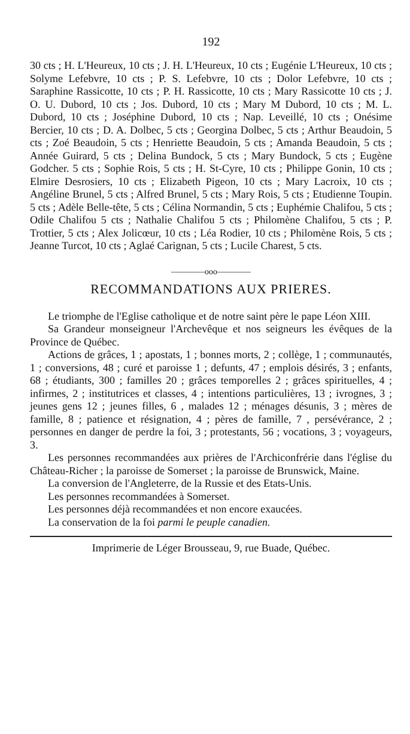192
30 cts ; H. L'Heureux, 10 cts ; J. H. L'Heureux, 10 cts ; Eugénie L'Heureux, 10 cts ; Solyme Lefebvre, 10 cts ; P. S. Lefebvre, 10 cts ; Dolor Lefebvre, 10 cts ; Saraphine Rassicotte, 10 cts ; P. H. Rassicotte, 10 cts ; Mary Rassicotte 10 cts ; J. O. U. Dubord, 10 cts ; Jos. Dubord, 10 cts ; Mary M Dubord, 10 cts ; M. L. Dubord, 10 cts ; Joséphine Dubord, 10 cts ; Nap. Leveillé, 10 cts ; Onésime Bercier, 10 cts ; D. A. Dolbec, 5 cts ; Georgina Dolbec, 5 cts ; Arthur Beaudoin, 5 cts ; Zoé Beaudoin, 5 cts ; Henriette Beaudoin, 5 cts ; Amanda Beaudoin, 5 cts ; Année Guirard, 5 cts ; Delina Bundock, 5 cts ; Mary Bundock, 5 cts ; Eugène Godcher. 5 cts ; Sophie Rois, 5 cts ; H. St-Cyre, 10 cts ; Philippe Gonin, 10 cts ; Elmire Desrosiers, 10 cts ; Elizabeth Pigeon, 10 cts ; Mary Lacroix, 10 cts ; Angéline Brunel, 5 cts ; Alfred Brunel, 5 cts ; Mary Rois, 5 cts ; Etudienne Toupin. 5 cts ; Adèle Belle-tête, 5 cts ; Célina Normandin, 5 cts ; Euphémie Chalifou, 5 cts ; Odile Chalifou 5 cts ; Nathalie Chalifou 5 cts ; Philomène Chalifou, 5 cts ; P. Trottier, 5 cts ; Alex Jolicœur, 10 cts ; Léa Rodier, 10 cts ; Philomène Rois, 5 cts ; Jeanne Turcot, 10 cts ; Aglaé Carignan, 5 cts ; Lucile Charest, 5 cts.
————ooo————
RECOMMANDATIONS AUX PRIERES.
Le triomphe de l'Eglise catholique et de notre saint père le pape Léon XIII.
Sa Grandeur monseigneur l'Archevêque et nos seigneurs les évêques de la Province de Québec.
Actions de grâces, 1 ; apostats, 1 ; bonnes morts, 2 ; collège, 1 ; communautés, 1 ; conversions, 48 ; curé et paroisse 1 ; defunts, 47 ; emplois désirés, 3 ; enfants, 68 ; étudiants, 300 ; familles 20 ; grâces temporelles 2 ; grâces spirituelles, 4 ; infirmes, 2 ; institutrices et classes, 4 ; intentions particulières, 13 ; ivrognes, 3 ; jeunes gens 12 ; jeunes filles, 6 , malades 12 ; ménages désunis, 3 ; mères de famille, 8 ; patience et résignation, 4 ; pères de famille, 7 , persévérance, 2 ; personnes en danger de perdre la foi, 3 ; protestants, 56 ; vocations, 3 ; voyageurs, 3.
Les personnes recommandées aux prières de l'Archiconfrérie dans l'église du Château-Richer ; la paroisse de Somerset ; la paroisse de Brunswick, Maine.
La conversion de l'Angleterre, de la Russie et des Etats-Unis.
Les personnes recommandées à Somerset.
Les personnes déjà recommandées et non encore exaucées.
La conservation de la foi parmi le peuple canadien.
Imprimerie de Léger Brousseau, 9, rue Buade, Québec.